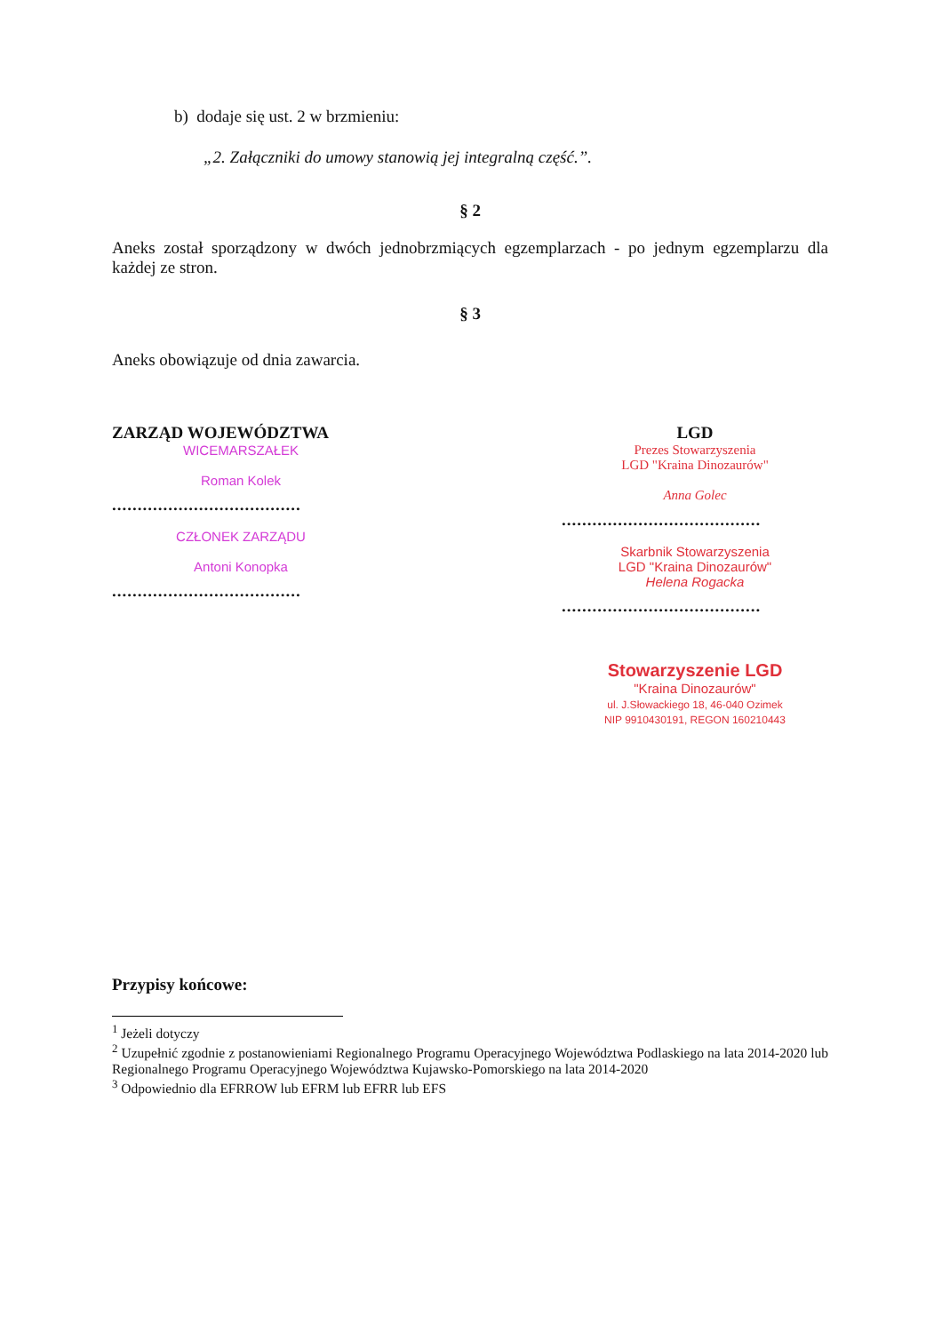b) dodaje się ust. 2 w brzmieniu:
„2. Załączniki do umowy stanowią jej integralną część.”.
§ 2
Aneks został sporządzony w dwóch jednobrzmiących egzemplarzach - po jednym egzemplarzu dla każdej ze stron.
§ 3
Aneks obowiązuje od dnia zawarcia.
ZARZĄD WOJEWÓDZTWA
WICEMARSZAŁEK
Roman Kolek
.....................................
CZŁONEK ZARZĄDU
Antoni Konopka
.....................................
LGD
Prezes Stowarzyszenia
LGD "Kraina Dinozaurów"
Anna Golec
.......................................
Skarbnik Stowarzyszenia
LGD "Kraina Dinozaurów"
Helena Rogacka
.......................................
Stowarzyszenie LGD
"Kraina Dinozaurów"
ul. J.Słowackiego 18, 46-040 Ozimek
NIP 9910430191, REGON 160210443
Przypisy końcowe:
<sup>1</sup> Jeżeli dotyczy
<sup>2</sup> Uzupełnić zgodnie z postanowieniami Regionalnego Programu Operacyjnego Województwa Podlaskiego na lata 2014-2020 lub Regionalnego Programu Operacyjnego Województwa Kujawsko-Pomorskiego na lata 2014-2020
<sup>3</sup> Odpowiednio dla EFRROW lub EFRM lub EFRR lub EFS